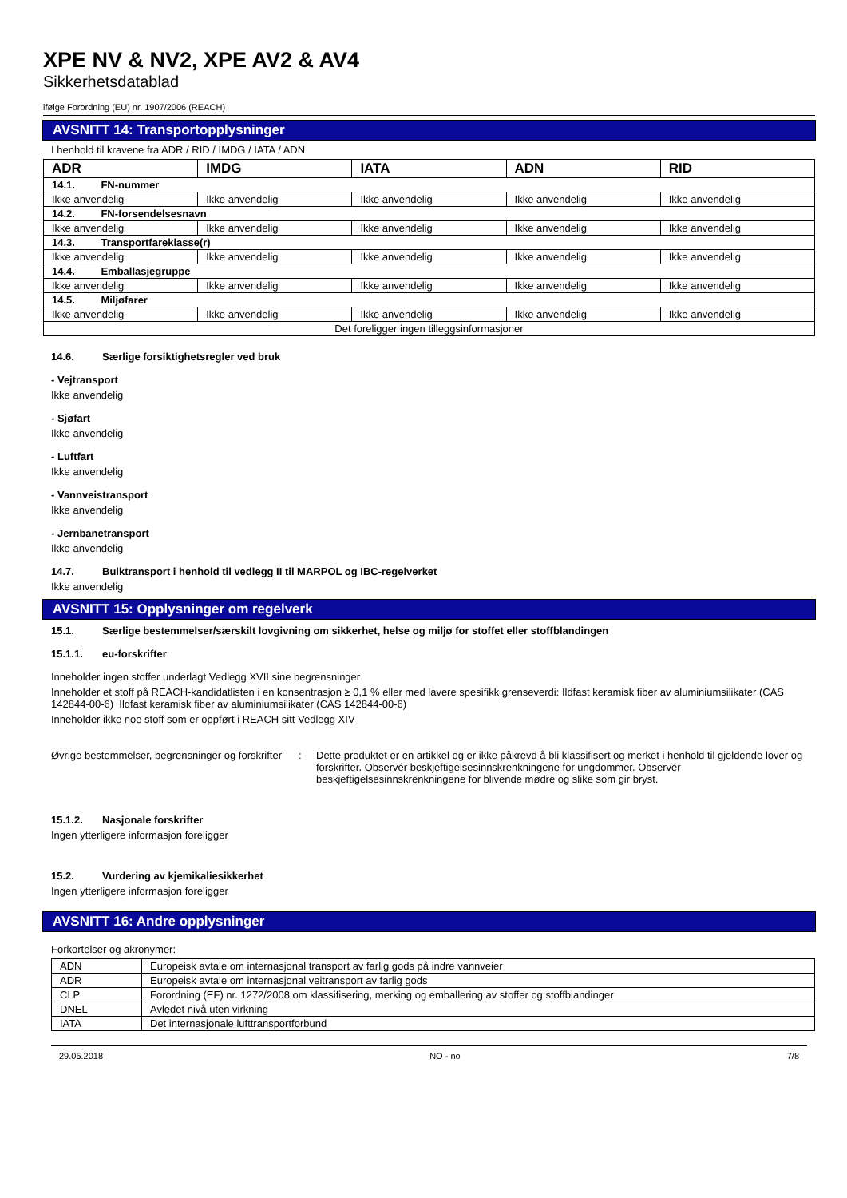XPE NV & NV2, XPE AV2 & AV4
Sikkerhetsdatablad
ifølge Forordning (EU) nr. 1907/2006 (REACH)
AVSNITT 14: Transportopplysninger
I henhold til kravene fra ADR / RID / IMDG / IATA / ADN
| ADR | IMDG | IATA | ADN | RID |
| --- | --- | --- | --- | --- |
| 14.1. FN-nummer | | | | |
| Ikke anvendelig | Ikke anvendelig | Ikke anvendelig | Ikke anvendelig | Ikke anvendelig |
| 14.2. FN-forsendelsesnavn | | | | |
| Ikke anvendelig | Ikke anvendelig | Ikke anvendelig | Ikke anvendelig | Ikke anvendelig |
| 14.3. Transportfareklasse(r) | | | | |
| Ikke anvendelig | Ikke anvendelig | Ikke anvendelig | Ikke anvendelig | Ikke anvendelig |
| 14.4. Emballasjegruppe | | | | |
| Ikke anvendelig | Ikke anvendelig | Ikke anvendelig | Ikke anvendelig | Ikke anvendelig |
| 14.5. Miljøfarer | | | | |
| Ikke anvendelig | Ikke anvendelig | Ikke anvendelig | Ikke anvendelig | Ikke anvendelig |
| Det foreligger ingen tilleggsinformasjoner | | | | |
14.6. Særlige forsiktighetsregler ved bruk
- Vejtransport
Ikke anvendelig
- Sjøfart
Ikke anvendelig
- Luftfart
Ikke anvendelig
- Vannveistransport
Ikke anvendelig
- Jernbanetransport
Ikke anvendelig
14.7. Bulktransport i henhold til vedlegg II til MARPOL og IBC-regelverket
Ikke anvendelig
AVSNITT 15: Opplysninger om regelverk
15.1. Særlige bestemmelser/særskilt lovgivning om sikkerhet, helse og miljø for stoffet eller stoffblandingen
15.1.1. eu-forskrifter
Inneholder ingen stoffer underlagt Vedlegg XVII sine begrensninger
Inneholder et stoff på REACH-kandidatlisten i en konsentrasjon ≥ 0,1 % eller med lavere spesifikk grenseverdi: Ildfast keramisk fiber av aluminiumsilikater (CAS 142844-00-6) Ildfast keramisk fiber av aluminiumsilikater (CAS 142844-00-6)
Inneholder ikke noe stoff som er oppført i REACH sitt Vedlegg XIV
Øvrige bestemmelser, begrensninger og forskrifter
: Dette produktet er en artikkel og er ikke påkrevd å bli klassifisert og merket i henhold til gjeldende lover og forskrifter. Observér beskjeftigelsesinnskrenkningene for ungdommer. Observér beskjeftigelsesinnskrenkningene for blivende mødre og slike som gir bryst.
15.1.2. Nasjonale forskrifter
Ingen ytterligere informasjon foreligger
15.2. Vurdering av kjemikaliesikkerhet
Ingen ytterligere informasjon foreligger
AVSNITT 16: Andre opplysninger
Forkortelser og akronymer:
| ADN | Europeisk avtale om internasjonal transport av farlig gods på indre vannveier |
| ADR | Europeisk avtale om internasjonal veitransport av farlig gods |
| CLP | Forordning (EF) nr. 1272/2008 om klassifisering, merking og emballering av stoffer og stoffblandinger |
| DNEL | Avledet nivå uten virkning |
| IATA | Det internasjonale lufttransportforbund |
29.05.2018 NO - no 7/8